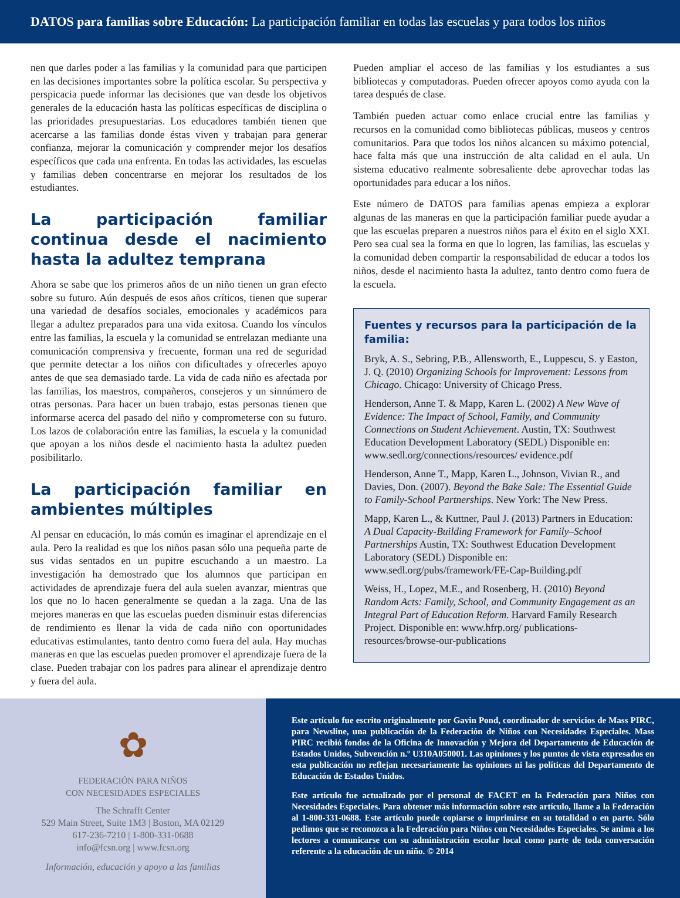DATOS para familias sobre Educación: La participación familiar en todas las escuelas y para todos los niños
nen que darles poder a las familias y la comunidad para que participen en las decisiones importantes sobre la política escolar. Su perspectiva y perspicacia puede informar las decisiones que van desde los objetivos generales de la educación hasta las políticas específicas de disciplina o las prioridades presupuestarias. Los educadores también tienen que acercarse a las familias donde éstas viven y trabajan para generar confianza, mejorar la comunicación y comprender mejor los desafíos específicos que cada una enfrenta. En todas las actividades, las escuelas y familias deben concentrarse en mejorar los resultados de los estudiantes.
La participación familiar continua desde el nacimiento hasta la adultez temprana
Ahora se sabe que los primeros años de un niño tienen un gran efecto sobre su futuro. Aún después de esos años críticos, tienen que superar una variedad de desafíos sociales, emocionales y académicos para llegar a adultez preparados para una vida exitosa. Cuando los vínculos entre las familias, la escuela y la comunidad se entrelazan mediante una comunicación comprensiva y frecuente, forman una red de seguridad que permite detectar a los niños con dificultades y ofrecerles apoyo antes de que sea demasiado tarde. La vida de cada niño es afectada por las familias, los maestros, compañeros, consejeros y un sinnúmero de otras personas. Para hacer un buen trabajo, estas personas tienen que informarse acerca del pasado del niño y comprometerse con su futuro. Los lazos de colaboración entre las familias, la escuela y la comunidad que apoyan a los niños desde el nacimiento hasta la adultez pueden posibilitarlo.
La participación familiar en ambientes múltiples
Al pensar en educación, lo más común es imaginar el aprendizaje en el aula. Pero la realidad es que los niños pasan sólo una pequeña parte de sus vidas sentados en un pupitre escuchando a un maestro. La investigación ha demostrado que los alumnos que participan en actividades de aprendizaje fuera del aula suelen avanzar, mientras que los que no lo hacen generalmente se quedan a la zaga. Una de las mejores maneras en que las escuelas pueden disminuir estas diferencias de rendimiento es llenar la vida de cada niño con oportunidades educativas estimulantes, tanto dentro como fuera del aula. Hay muchas maneras en que las escuelas pueden promover el aprendizaje fuera de la clase. Pueden trabajar con los padres para alinear el aprendizaje dentro y fuera del aula.
Pueden ampliar el acceso de las familias y los estudiantes a sus bibliotecas y computadoras. Pueden ofrecer apoyos como ayuda con la tarea después de clase.
También pueden actuar como enlace crucial entre las familias y recursos en la comunidad como bibliotecas públicas, museos y centros comunitarios. Para que todos los niños alcancen su máximo potencial, hace falta más que una instrucción de alta calidad en el aula. Un sistema educativo realmente sobresaliente debe aprovechar todas las oportunidades para educar a los niños.
Este número de DATOS para familias apenas empieza a explorar algunas de las maneras en que la participación familiar puede ayudar a que las escuelas preparen a nuestros niños para el éxito en el siglo XXI. Pero sea cual sea la forma en que lo logren, las familias, las escuelas y la comunidad deben compartir la responsabilidad de educar a todos los niños, desde el nacimiento hasta la adultez, tanto dentro como fuera de la escuela.
Fuentes y recursos para la participación de la familia:
Bryk, A. S., Sebring, P.B., Allensworth, E., Luppescu, S. y Easton, J. Q. (2010) Organizing Schools for Improvement: Lessons from Chicago. Chicago: University of Chicago Press.
Henderson, Anne T. & Mapp, Karen L. (2002) A New Wave of Evidence: The Impact of School, Family, and Community Connections on Student Achievement. Austin, TX: Southwest Education Development Laboratory (SEDL) Disponible en: www.sedl.org/connections/resources/ evidence.pdf
Henderson, Anne T., Mapp, Karen L., Johnson, Vivian R., and Davies, Don. (2007). Beyond the Bake Sale: The Essential Guide to Family-School Partnerships. New York: The New Press.
Mapp, Karen L., & Kuttner, Paul J. (2013) Partners in Education: A Dual Capacity-Building Framework for Family–School Partnerships Austin, TX: Southwest Education Development Laboratory (SEDL) Disponible en: www.sedl.org/pubs/framework/FE-Cap-Building.pdf
Weiss, H., Lopez, M.E., and Rosenberg, H. (2010) Beyond Random Acts: Family, School, and Community Engagement as an Integral Part of Education Reform. Harvard Family Research Project. Disponible en: www.hfrp.org/ publications-resources/browse-our-publications
✿
FEDERACIÓN PARA NIÑOS
CON NECESIDADES ESPECIALES
The Schrafft Center
529 Main Street, Suite 1M3 | Boston, MA 02129
617-236-7210 | 1-800-331-0688
info@fcsn.org | www.fcsn.org
Información, educación y apoyo a las familias
Este artículo fue escrito originalmente por Gavin Pond, coordinador de servicios de Mass PIRC, para Newsline, una publicación de la Federación de Niños con Necesidades Especiales. Mass PIRC recibió fondos de la Oficina de Innovación y Mejora del Departamento de Educación de Estados Unidos, Subvención n.º U310A050001. Las opiniones y los puntos de vista expresados en esta publicación no reflejan necesariamente las opiniones ni las políticas del Departamento de Educación de Estados Unidos.
Este artículo fue actualizado por el personal de FACET en la Federación para Niños con Necesidades Especiales. Para obtener más información sobre este artículo, llame a la Federación al 1-800-331-0688. Este artículo puede copiarse o imprimirse en su totalidad o en parte. Sólo pedimos que se reconozca a la Federación para Niños con Necesidades Especiales. Se anima a los lectores a comunicarse con su administración escolar local como parte de toda conversación referente a la educación de un niño. © 2014